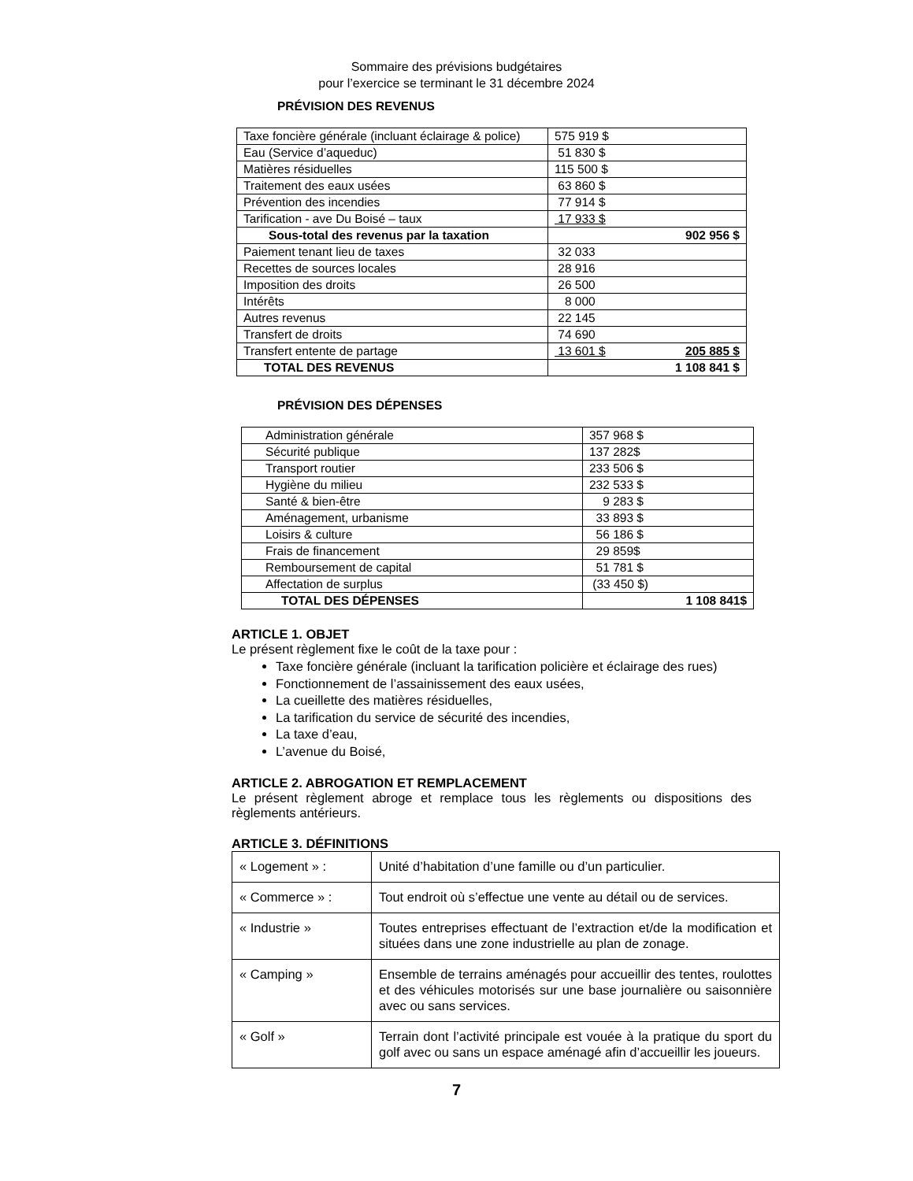Sommaire des prévisions budgétaires
pour l’exercice se terminant le 31 décembre 2024
PRÉVISION DES REVENUS
| Taxe foncière générale (incluant éclairage & police) | 575 919 $ |
| Eau (Service d’aqueduc) | 51 830 $ |
| Matières résiduelles | 115 500 $ |
| Traitement des eaux usées | 63 860 $ |
| Prévention des incendies | 77 914 $ |
| Tarification - ave Du Boisé – taux | 17 933 $ |
| Sous-total des revenus par la taxation | 902 956 $ |
| Paiement tenant lieu de taxes | 32 033 |
| Recettes de sources locales | 28 916 |
| Imposition des droits | 26 500 |
| Intérêts | 8 000 |
| Autres revenus | 22 145 |
| Transfert de droits | 74 690 |
| Transfert entente de partage | 13 601 $ 205 885 $ |
| TOTAL DES REVENUS | 1 108 841 $ |
PRÉVISION DES DÉPENSES
| Administration générale | 357 968 $ |
| Sécurité publique | 137 282$ |
| Transport routier | 233 506 $ |
| Hygiène du milieu | 232 533 $ |
| Santé & bien-être | 9 283 $ |
| Aménagement, urbanisme | 33 893 $ |
| Loisirs & culture | 56 186 $ |
| Frais de financement | 29 859$ |
| Remboursement de capital | 51 781 $ |
| Affectation de surplus | (33 450 $) |
| TOTAL DES DÉPENSES | 1 108 841$ |
ARTICLE 1. OBJET
Le présent règlement fixe le coût de la taxe pour :
Taxe foncière générale (incluant la tarification policière et éclairage des rues)
Fonctionnement de l’assainissement des eaux usées,
La cueillette des matières résiduelles,
La tarification du service de sécurité des incendies,
La taxe d’eau,
L’avenue du Boisé,
ARTICLE 2. ABROGATION ET REMPLACEMENT
Le présent règlement abroge et remplace tous les règlements ou dispositions des règlements antérieurs.
ARTICLE 3. DÉFINITIONS
| « Logement » : | Unité d’habitation d’une famille ou d’un particulier. |
| « Commerce » : | Tout endroit où s’effectue une vente au détail ou de services. |
| « Industrie » | Toutes entreprises effectuant de l’extraction et/de la modification et situées dans une zone industrielle au plan de zonage. |
| « Camping » | Ensemble de terrains aménagés pour accueillir des tentes, roulottes et des véhicules motorisés sur une base journalière ou saisonnière avec ou sans services. |
| « Golf » | Terrain dont l’activité principale est vouée à la pratique du sport du golf avec ou sans un espace aménagé afin d’accueillir les joueurs. |
7